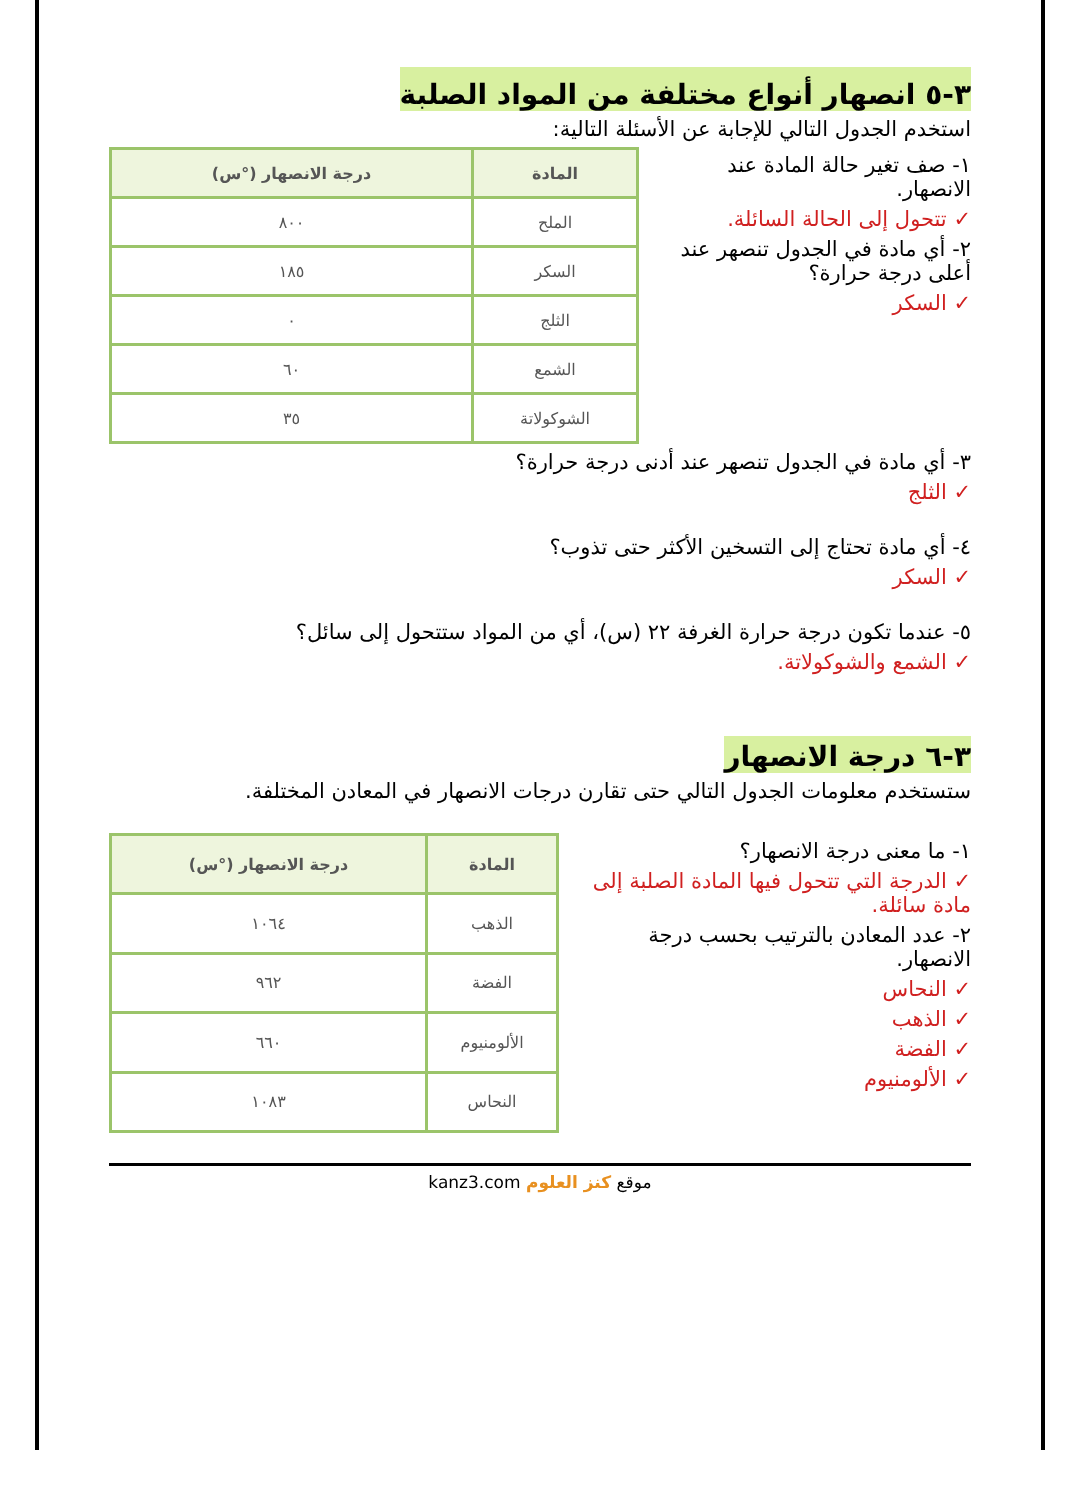٣-٥ انصهار أنواع مختلفة من المواد الصلبة
استخدم الجدول التالي للإجابة عن الأسئلة التالية:
١- صف تغير حالة المادة عند الانصهار.
✓ تتحول إلى الحالة السائلة.
٢- أي مادة في الجدول تنصهر عند أعلى درجة حرارة؟
✓ السكر
| المادة | درجة الانصهار (°س) |
| --- | --- |
| الملح | ٨٠٠ |
| السكر | ١٨٥ |
| الثلج | ٠ |
| الشمع | ٦٠ |
| الشوكولاتة | ٣٥ |
٣- أي مادة في الجدول تنصهر عند أدنى درجة حرارة؟
✓ الثلج
٤- أي مادة تحتاج إلى التسخين الأكثر حتى تذوب؟
✓ السكر
٥- عندما تكون درجة حرارة الغرفة ٢٢ (س)، أي من المواد ستتحول إلى سائل؟
✓ الشمع والشوكولاتة.
٣-٦ درجة الانصهار
ستستخدم معلومات الجدول التالي حتى تقارن درجات الانصهار في المعادن المختلفة.
١- ما معنى درجة الانصهار؟
✓ الدرجة التي تتحول فيها المادة الصلبة إلى مادة سائلة.
٢- عدد المعادن بالترتيب بحسب درجة الانصهار.
✓ النحاس
✓ الذهب
✓ الفضة
✓ الألومنيوم
| المادة | درجة الانصهار (°س) |
| --- | --- |
| الذهب | ١٠٦٤ |
| الفضة | ٩٦٢ |
| الألومنيوم | ٦٦٠ |
| النحاس | ١٠٨٣ |
موقع كنز العلوم kanz3.com